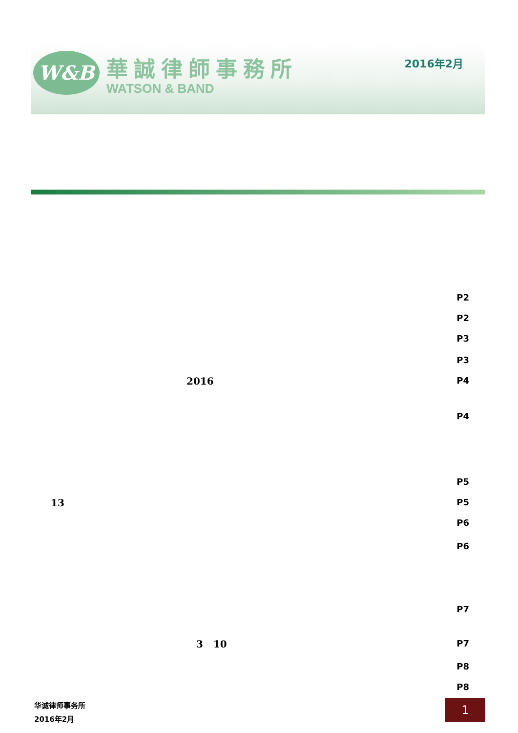W&B 華誠律師事務所
WATSON & BAND
2016年2月
P2
P2
P3
P3
2016 P4
P4
P5
13 P5
P6
P6
P7
3 10 P7
P8
P8
华诚律师事务所
2016年2月
1